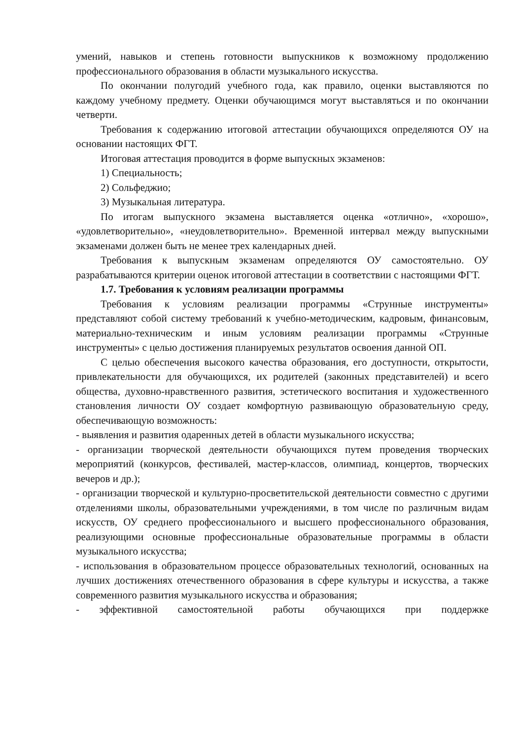умений, навыков и степень готовности выпускников к возможному продолжению профессионального образования в области музыкального искусства.
По окончании полугодий учебного года, как правило, оценки выставляются по каждому учебному предмету. Оценки обучающимся могут выставляться и по окончании четверти.
Требования к содержанию итоговой аттестации обучающихся определяются ОУ на основании настоящих ФГТ.
Итоговая аттестация проводится в форме выпускных экзаменов:
1) Специальность;
2) Сольфеджио;
3) Музыкальная литература.
По итогам выпускного экзамена выставляется оценка «отлично», «хорошо», «удовлетворительно», «неудовлетворительно». Временной интервал между выпускными экзаменами должен быть не менее трех календарных дней.
Требования к выпускным экзаменам определяются ОУ самостоятельно. ОУ разрабатываются критерии оценок итоговой аттестации в соответствии с настоящими ФГТ.
1.7. Требования к условиям реализации программы
Требования к условиям реализации программы «Струнные инструменты» представляют собой систему требований к учебно-методическим, кадровым, финансовым, материально-техническим и иным условиям реализации программы «Струнные инструменты» с целью достижения планируемых результатов освоения данной ОП.
С целью обеспечения высокого качества образования, его доступности, открытости, привлекательности для обучающихся, их родителей (законных представителей) и всего общества, духовно-нравственного развития, эстетического воспитания и художественного становления личности ОУ создает комфортную развивающую образовательную среду, обеспечивающую возможность:
- выявления и развития одаренных детей в области музыкального искусства;
- организации творческой деятельности обучающихся путем проведения творческих мероприятий (конкурсов, фестивалей, мастер-классов, олимпиад, концертов, творческих вечеров и др.);
- организации творческой и культурно-просветительской деятельности совместно с другими отделениями школы, образовательными учреждениями, в том числе по различным видам искусств, ОУ среднего профессионального и высшего профессионального образования, реализующими основные профессиональные образовательные программы в области музыкального искусства;
- использования в образовательном процессе образовательных технологий, основанных на лучших достижениях отечественного образования в сфере культуры и искусства, а также современного развития музыкального искусства и образования;
- эффективной самостоятельной работы обучающихся при поддержке